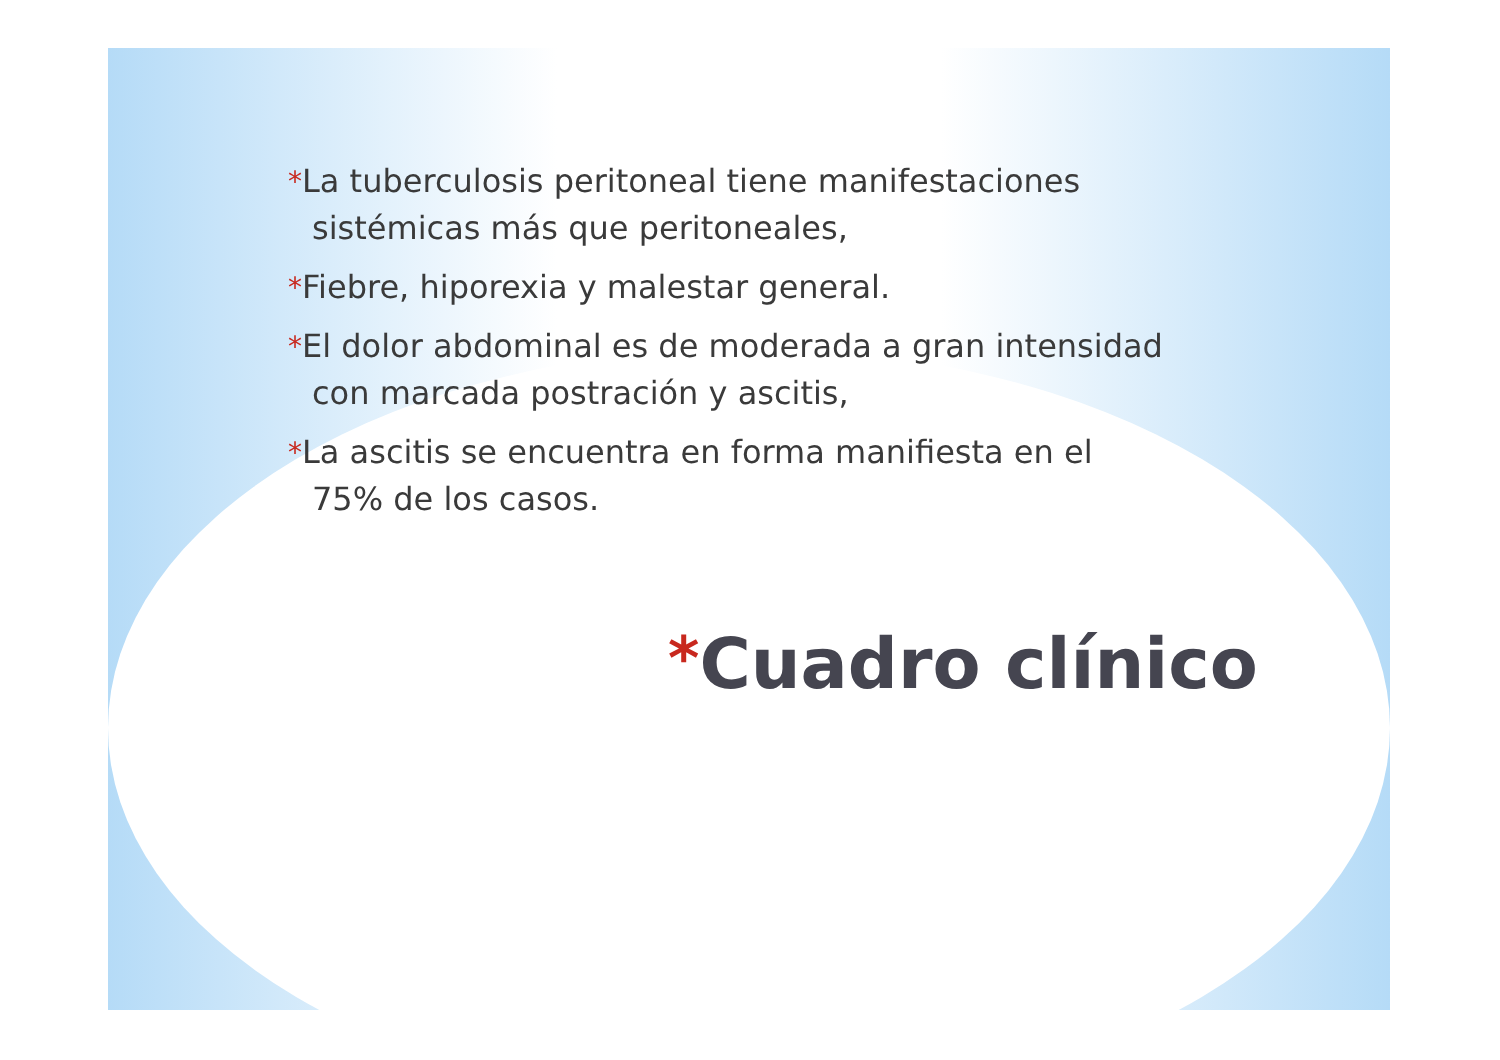*La tuberculosis peritoneal tiene manifestaciones sistémicas más que peritoneales,
*Fiebre, hiporexia y malestar general.
*El dolor abdominal es de moderada a gran intensidad con marcada postración y ascitis,
*La ascitis se encuentra en forma manifiesta en el 75% de los casos.
*Cuadro clínico